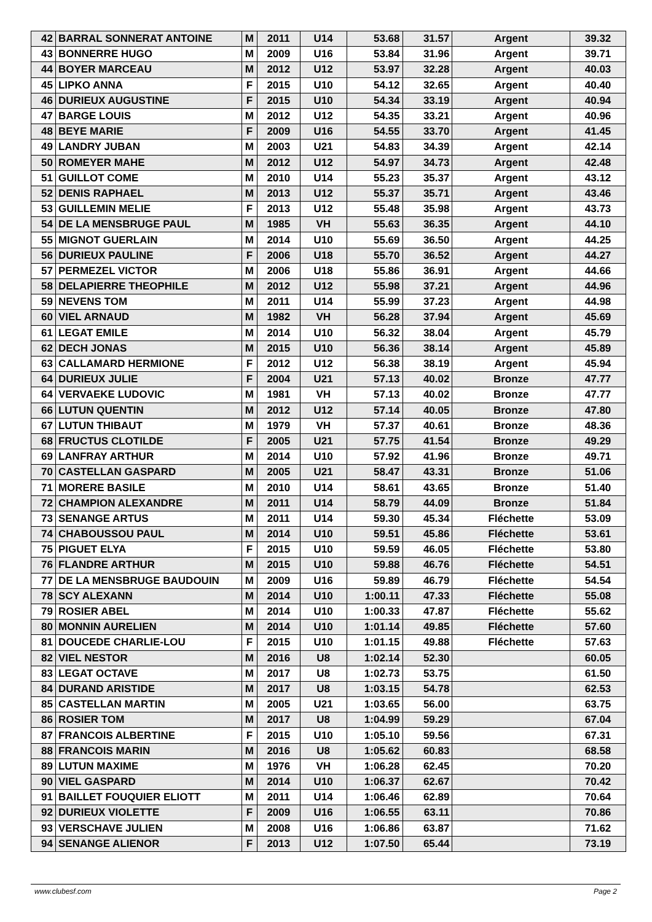| 42 | BARRAL SONNERAT ANTOINE | M | 2011 | U14 | 53.68 | 31.57 | Argent | 39.32 |
| 43 | BONNERRE HUGO | M | 2009 | U16 | 53.84 | 31.96 | Argent | 39.71 |
| 44 | BOYER MARCEAU | M | 2012 | U12 | 53.97 | 32.28 | Argent | 40.03 |
| 45 | LIPKO ANNA | F | 2015 | U10 | 54.12 | 32.65 | Argent | 40.40 |
| 46 | DURIEUX AUGUSTINE | F | 2015 | U10 | 54.34 | 33.19 | Argent | 40.94 |
| 47 | BARGE LOUIS | M | 2012 | U12 | 54.35 | 33.21 | Argent | 40.96 |
| 48 | BEYE MARIE | F | 2009 | U16 | 54.55 | 33.70 | Argent | 41.45 |
| 49 | LANDRY JUBAN | M | 2003 | U21 | 54.83 | 34.39 | Argent | 42.14 |
| 50 | ROMEYER MAHE | M | 2012 | U12 | 54.97 | 34.73 | Argent | 42.48 |
| 51 | GUILLOT COME | M | 2010 | U14 | 55.23 | 35.37 | Argent | 43.12 |
| 52 | DENIS RAPHAEL | M | 2013 | U12 | 55.37 | 35.71 | Argent | 43.46 |
| 53 | GUILLEMIN MELIE | F | 2013 | U12 | 55.48 | 35.98 | Argent | 43.73 |
| 54 | DE LA MENSBRUGE PAUL | M | 1985 | VH | 55.63 | 36.35 | Argent | 44.10 |
| 55 | MIGNOT GUERLAIN | M | 2014 | U10 | 55.69 | 36.50 | Argent | 44.25 |
| 56 | DURIEUX PAULINE | F | 2006 | U18 | 55.70 | 36.52 | Argent | 44.27 |
| 57 | PERMEZEL VICTOR | M | 2006 | U18 | 55.86 | 36.91 | Argent | 44.66 |
| 58 | DELAPIERRE THEOPHILE | M | 2012 | U12 | 55.98 | 37.21 | Argent | 44.96 |
| 59 | NEVENS TOM | M | 2011 | U14 | 55.99 | 37.23 | Argent | 44.98 |
| 60 | VIEL ARNAUD | M | 1982 | VH | 56.28 | 37.94 | Argent | 45.69 |
| 61 | LEGAT EMILE | M | 2014 | U10 | 56.32 | 38.04 | Argent | 45.79 |
| 62 | DECH JONAS | M | 2015 | U10 | 56.36 | 38.14 | Argent | 45.89 |
| 63 | CALLAMARD HERMIONE | F | 2012 | U12 | 56.38 | 38.19 | Argent | 45.94 |
| 64 | DURIEUX JULIE | F | 2004 | U21 | 57.13 | 40.02 | Bronze | 47.77 |
| 64 | VERVAEKE LUDOVIC | M | 1981 | VH | 57.13 | 40.02 | Bronze | 47.77 |
| 66 | LUTUN QUENTIN | M | 2012 | U12 | 57.14 | 40.05 | Bronze | 47.80 |
| 67 | LUTUN THIBAUT | M | 1979 | VH | 57.37 | 40.61 | Bronze | 48.36 |
| 68 | FRUCTUS CLOTILDE | F | 2005 | U21 | 57.75 | 41.54 | Bronze | 49.29 |
| 69 | LANFRAY ARTHUR | M | 2014 | U10 | 57.92 | 41.96 | Bronze | 49.71 |
| 70 | CASTELLAN GASPARD | M | 2005 | U21 | 58.47 | 43.31 | Bronze | 51.06 |
| 71 | MORERE BASILE | M | 2010 | U14 | 58.61 | 43.65 | Bronze | 51.40 |
| 72 | CHAMPION ALEXANDRE | M | 2011 | U14 | 58.79 | 44.09 | Bronze | 51.84 |
| 73 | SENANGE ARTUS | M | 2011 | U14 | 59.30 | 45.34 | Fléchette | 53.09 |
| 74 | CHABOUSSOU PAUL | M | 2014 | U10 | 59.51 | 45.86 | Fléchette | 53.61 |
| 75 | PIGUET ELYA | F | 2015 | U10 | 59.59 | 46.05 | Fléchette | 53.80 |
| 76 | FLANDRE ARTHUR | M | 2015 | U10 | 59.88 | 46.76 | Fléchette | 54.51 |
| 77 | DE LA MENSBRUGE BAUDOUIN | M | 2009 | U16 | 59.89 | 46.79 | Fléchette | 54.54 |
| 78 | SCY ALEXANN | M | 2014 | U10 | 1:00.11 | 47.33 | Fléchette | 55.08 |
| 79 | ROSIER ABEL | M | 2014 | U10 | 1:00.33 | 47.87 | Fléchette | 55.62 |
| 80 | MONNIN AURELIEN | M | 2014 | U10 | 1:01.14 | 49.85 | Fléchette | 57.60 |
| 81 | DOUCEDE CHARLIE-LOU | F | 2015 | U10 | 1:01.15 | 49.88 | Fléchette | 57.63 |
| 82 | VIEL NESTOR | M | 2016 | U8 | 1:02.14 | 52.30 | | 60.05 |
| 83 | LEGAT OCTAVE | M | 2017 | U8 | 1:02.73 | 53.75 | | 61.50 |
| 84 | DURAND ARISTIDE | M | 2017 | U8 | 1:03.15 | 54.78 | | 62.53 |
| 85 | CASTELLAN MARTIN | M | 2005 | U21 | 1:03.65 | 56.00 | | 63.75 |
| 86 | ROSIER TOM | M | 2017 | U8 | 1:04.99 | 59.29 | | 67.04 |
| 87 | FRANCOIS ALBERTINE | F | 2015 | U10 | 1:05.10 | 59.56 | | 67.31 |
| 88 | FRANCOIS MARIN | M | 2016 | U8 | 1:05.62 | 60.83 | | 68.58 |
| 89 | LUTUN MAXIME | M | 1976 | VH | 1:06.28 | 62.45 | | 70.20 |
| 90 | VIEL GASPARD | M | 2014 | U10 | 1:06.37 | 62.67 | | 70.42 |
| 91 | BAILLET FOUQUIER ELIOTT | M | 2011 | U14 | 1:06.46 | 62.89 | | 70.64 |
| 92 | DURIEUX VIOLETTE | F | 2009 | U16 | 1:06.55 | 63.11 | | 70.86 |
| 93 | VERSCHAVE JULIEN | M | 2008 | U16 | 1:06.86 | 63.87 | | 71.62 |
| 94 | SENANGE ALIENOR | F | 2013 | U12 | 1:07.50 | 65.44 | | 73.19 |
www.clubesf.com Page 2